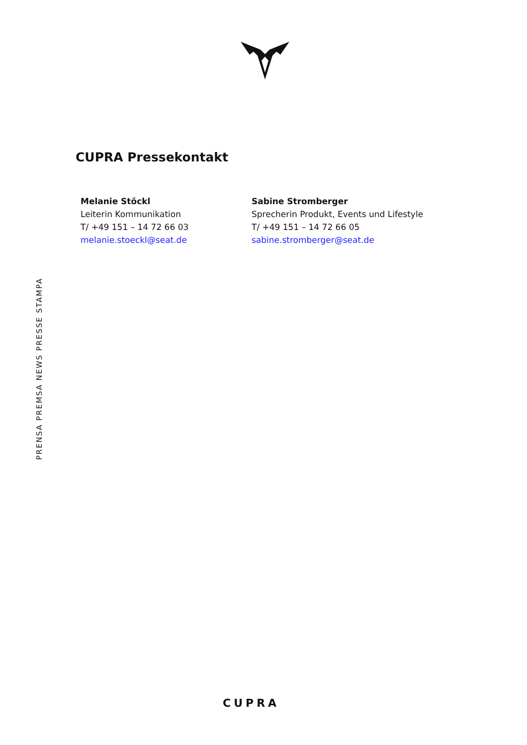CUPRA Pressekontakt
Melanie Stöckl
Leiterin Kommunikation
T/ +49 151 – 14 72 66 03
melanie.stoeckl@seat.de
Sabine Stromberger
Sprecherin Produkt, Events und Lifestyle
T/ +49 151 – 14 72 66 05
sabine.stromberger@seat.de
PRENSA PREMSA NEWS PRESSE STAMPA
CUPRA